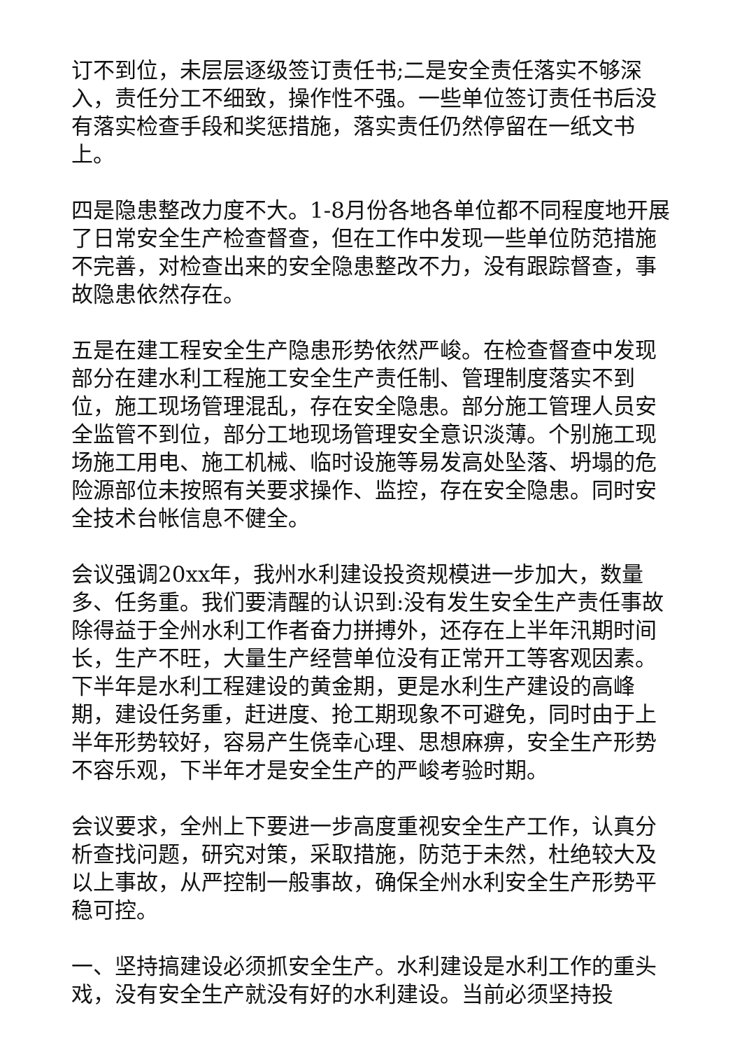订不到位，未层层逐级签订责任书;二是安全责任落实不够深入，责任分工不细致，操作性不强。一些单位签订责任书后没有落实检查手段和奖惩措施，落实责任仍然停留在一纸文书上。
四是隐患整改力度不大。1-8月份各地各单位都不同程度地开展了日常安全生产检查督查，但在工作中发现一些单位防范措施不完善，对检查出来的安全隐患整改不力，没有跟踪督查，事故隐患依然存在。
五是在建工程安全生产隐患形势依然严峻。在检查督查中发现部分在建水利工程施工安全生产责任制、管理制度落实不到位，施工现场管理混乱，存在安全隐患。部分施工管理人员安全监管不到位，部分工地现场管理安全意识淡薄。个别施工现场施工用电、施工机械、临时设施等易发高处坠落、坍塌的危险源部位未按照有关要求操作、监控，存在安全隐患。同时安全技术台帐信息不健全。
会议强调20xx年，我州水利建设投资规模进一步加大，数量多、任务重。我们要清醒的认识到:没有发生安全生产责任事故除得益于全州水利工作者奋力拼搏外，还存在上半年汛期时间长，生产不旺，大量生产经营单位没有正常开工等客观因素。下半年是水利工程建设的黄金期，更是水利生产建设的高峰期，建设任务重，赶进度、抢工期现象不可避免，同时由于上半年形势较好，容易产生侥幸心理、思想麻痹，安全生产形势不容乐观，下半年才是安全生产的严峻考验时期。
会议要求，全州上下要进一步高度重视安全生产工作，认真分析查找问题，研究对策，采取措施，防范于未然，杜绝较大及以上事故，从严控制一般事故，确保全州水利安全生产形势平稳可控。
一、坚持搞建设必须抓安全生产。水利建设是水利工作的重头戏，没有安全生产就没有好的水利建设。当前必须坚持投